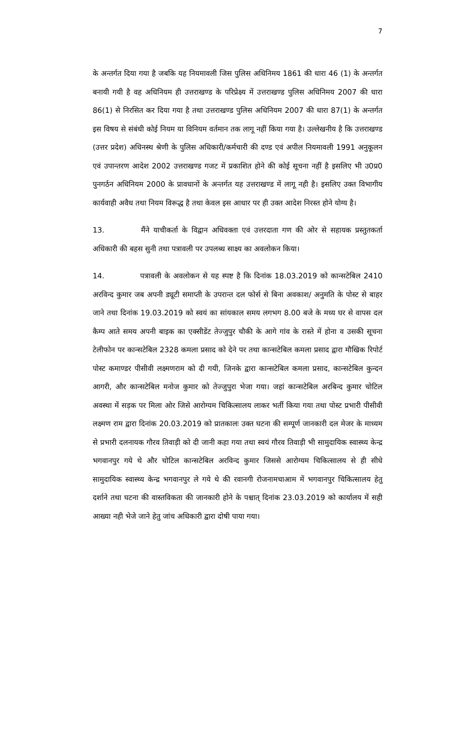7
के अन्तर्गत दिया गया है जबकि यह नियमावली जिस पुलिस अधिनिमय 1861 की धारा 46 (1) के अन्तर्गत बनायी गयी है वह अधिनियम ही उत्तराखण्ड के परिप्रेक्ष्य में उत्तराखण्ड पुलिस अधिनिमय 2007 की धारा 86(1) से निरसित कर दिया गया है तथा उत्तराखण्ड पुलिस अधिनियम 2007 की धारा 87(1) के अन्तर्गत इस विषय से संबंधी कोई नियम या विनियम वर्तमान तक लागू नहीं किया गया है। उल्लेखनीय है कि उत्तराखण्ड (उत्तर प्रदेश) अधिनस्थ श्रेणी के पुलिस अधिकारी/कर्मचारी की दण्ड एवं अपील नियमावली 1991 अनुकूलन एवं उपान्तरण आदेश 2002 उत्तराखण्ड गजट में प्रकाशित होने की कोई सूचना नहीं है इसलिए भी उ0प्र0 पुनगर्ठन अधिनियम 2000 के प्रावधानों के अन्तर्गत यह उत्तराखण्ड में लागू नही है। इसलिए उक्त विभागीय कार्यवाही अवैध तथा नियम विरूद्ध है तथा केवल इस आधार पर ही उक्त आदेश निरस्त होने योग्य है।
13. मैंने याचीकर्ता के विद्वान अधिवक्ता एवं उत्तरदाता गण की ओर से सहायक प्रस्तुतकर्ता अधिकारी की बहस सुनी तथा पत्रावली पर उपलब्ध साक्ष्य का अवलोकन किया।
14. पत्रावली के अवलोकन से यह स्पष्ट है कि दिनांक 18.03.2019 को कान्सटेबिल 2410 अरविन्द कुमार जब अपनी ड्यूटी समाप्ती के उपरान्त दल फोर्स से बिना अवकाश/ अनुमति के पोस्ट से बाहर जाने तथा दिनांक 19.03.2019 को स्वयं का सांयकाल समय लगभग 8.00 बजे के मध्य घर से वापस दल कैम्प आते समय अपनी बाइक का एक्सीडेंट तेज्जुपुर चौकी के आगे गांव के रास्ते में होना व उसकी सूचना टेलीफोन पर कान्सटेबिल 2328 कमला प्रसाद को देने पर तथा कान्सटेबिल कमला प्रसाद द्वारा मौखिक रिपोर्ट पोस्ट कमाण्डर पीसीवी लक्ष्मणराम को दी गयी, जिनके द्वारा कान्सटेबिल कमला प्रसाद, कान्सटेबिल कुन्दन आगरी, और कान्सटेबिल मनोज कुमार को तेज्जुपुरा भेजा गया। जहां कान्सटेबिल अरबिन्द कुमार चोटिल अवस्था में सड़क पर मिला ओर जिसे आरोग्यम चिकित्सालय लाकर भर्ती किया गया तथा पोस्ट प्रभारी पीसीवी लक्ष्मण राम द्वारा दिनांक 20.03.2019 को प्रातकालः उक्त घटना की सम्पूर्ण जानकारी दल मेजर के माध्यम से प्रभारी दलनायक गौरव तिवाड़ी को दी जानी कहा गया तथा स्वयं गौरव तिवाड़ी भी सामुदायिक स्वास्थ्य केन्द्र भगवानपुर गये थे और चोटिल कान्सटेबिल अरविन्द कुमार जिससे आरोग्यम चिकित्सालय से ही सीधे सामुदायिक स्वास्थ्य केन्द्र भगवानपुर ले गये थे की रवानगी रोजनामचाआम में भगवानपुर चिकित्सालय हेतु दर्शाने तथा घटना की वास्तविकता की जानकारी होने के पश्चात् दिनांक 23.03.2019 को कार्यालय में सही आख्या नही भेजे जाने हेतु जांच अधिकारी द्वारा दोषी पाया गया।